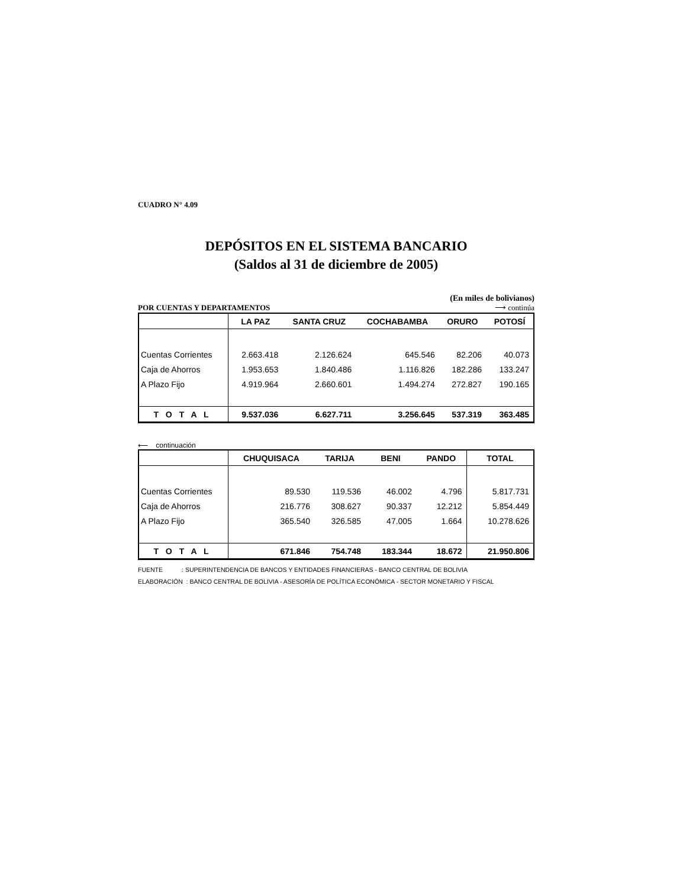CUADRO N° 4.09
DEPÓSITOS EN EL SISTEMA BANCARIO
(Saldos al 31 de diciembre de 2005)
(En miles de bolivianos)
POR CUENTAS Y DEPARTAMENTOS ⟶ continúa
| | LA PAZ | SANTA CRUZ | COCHABAMBA | ORURO | POTOSÍ |
| --- | --- | --- | --- | --- | --- |
| Cuentas Corrientes | 2.663.418 | 2.126.624 | 645.546 | 82.206 | 40.073 |
| Caja de Ahorros | 1.953.653 | 1.840.486 | 1.116.826 | 182.286 | 133.247 |
| A Plazo Fijo | 4.919.964 | 2.660.601 | 1.494.274 | 272.827 | 190.165 |
| T O T A L | 9.537.036 | 6.627.711 | 3.256.645 | 537.319 | 363.485 |
⟵ continuación
| | CHUQUISACA | TARIJA | BENI | PANDO | TOTAL |
| --- | --- | --- | --- | --- | --- |
| Cuentas Corrientes | 89.530 | 119.536 | 46.002 | 4.796 | 5.817.731 |
| Caja de Ahorros | 216.776 | 308.627 | 90.337 | 12.212 | 5.854.449 |
| A Plazo Fijo | 365.540 | 326.585 | 47.005 | 1.664 | 10.278.626 |
| T O T A L | 671.846 | 754.748 | 183.344 | 18.672 | 21.950.806 |
FUENTE : SUPERINTENDENCIA DE BANCOS Y ENTIDADES FINANCIERAS - BANCO CENTRAL DE BOLIVIA
ELABORACIÓN : BANCO CENTRAL DE BOLIVIA - ASESORÍA DE POLÍTICA ECONÓMICA - SECTOR MONETARIO Y FISCAL